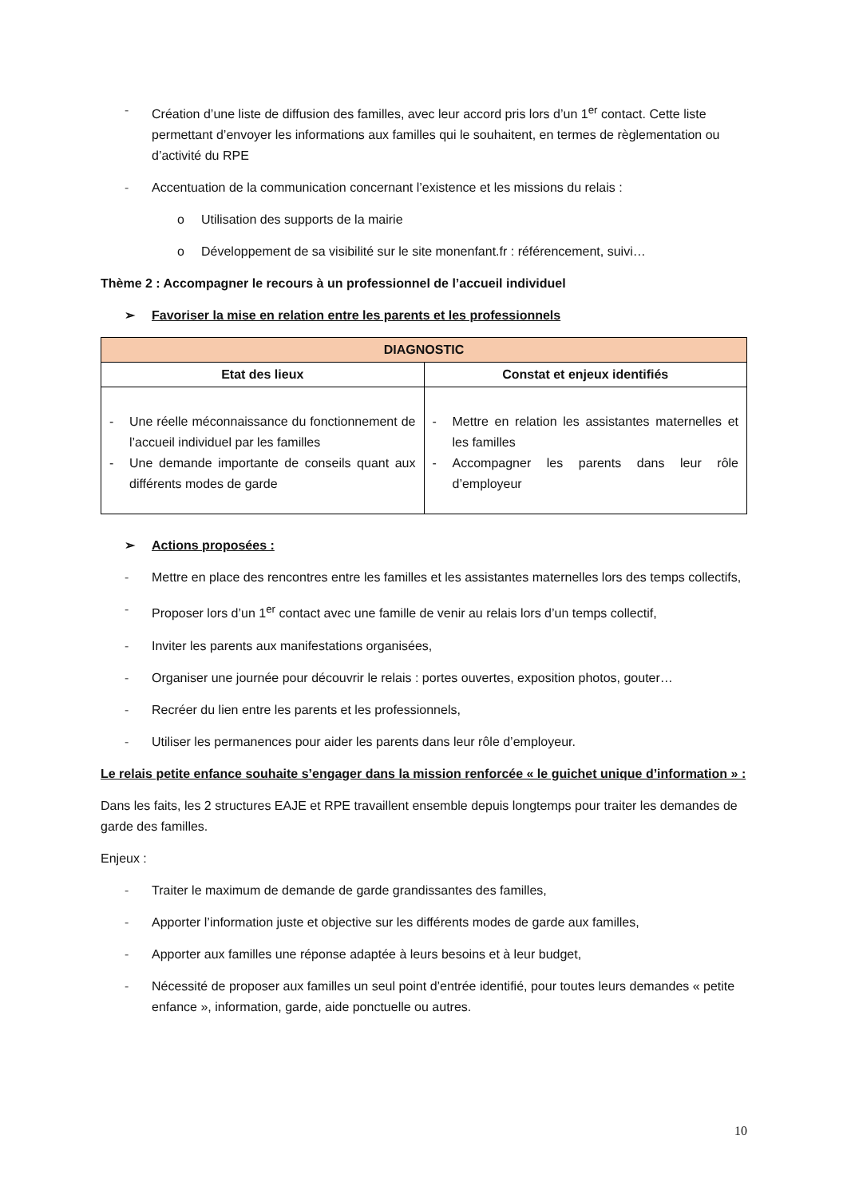- Création d’une liste de diffusion des familles, avec leur accord pris lors d’un 1<sup>er</sup> contact. Cette liste permettant d’envoyer les informations aux familles qui le souhaitent, en termes de règlementation ou d’activité du RPE
- Accentuation de la communication concernant l’existence et les missions du relais :
o Utilisation des supports de la mairie
o Développement de sa visibilité sur le site monenfant.fr : référencement, suivi…
Thème 2 : Accompagner le recours à un professionnel de l’accueil individuel
➢ Favoriser la mise en relation entre les parents et les professionnels
| DIAGNOSTIC | |
| --- | --- |
| Etat des lieux | Constat et enjeux identifiés |
| - Une réelle méconnaissance du fonctionnement de l’accueil individuel par les familles - Une demande importante de conseils quant aux différents modes de garde | - Mettre en relation les assistantes maternelles et les familles - Accompagner les parents dans leur rôle d’employeur |
➢ Actions proposées :
- Mettre en place des rencontres entre les familles et les assistantes maternelles lors des temps collectifs,
- Proposer lors d’un 1<sup>er</sup> contact avec une famille de venir au relais lors d’un temps collectif,
- Inviter les parents aux manifestations organisées,
- Organiser une journée pour découvrir le relais : portes ouvertes, exposition photos, gouter…
- Recréer du lien entre les parents et les professionnels,
- Utiliser les permanences pour aider les parents dans leur rôle d’employeur.
Le relais petite enfance souhaite s’engager dans la mission renforcée « le guichet unique d’information » :
Dans les faits, les 2 structures EAJE et RPE travaillent ensemble depuis longtemps pour traiter les demandes de garde des familles.
Enjeux :
- Traiter le maximum de demande de garde grandissantes des familles,
- Apporter l’information juste et objective sur les différents modes de garde aux familles,
- Apporter aux familles une réponse adaptée à leurs besoins et à leur budget,
- Nécessité de proposer aux familles un seul point d’entrée identifié, pour toutes leurs demandes « petite enfance », information, garde, aide ponctuelle ou autres.
10